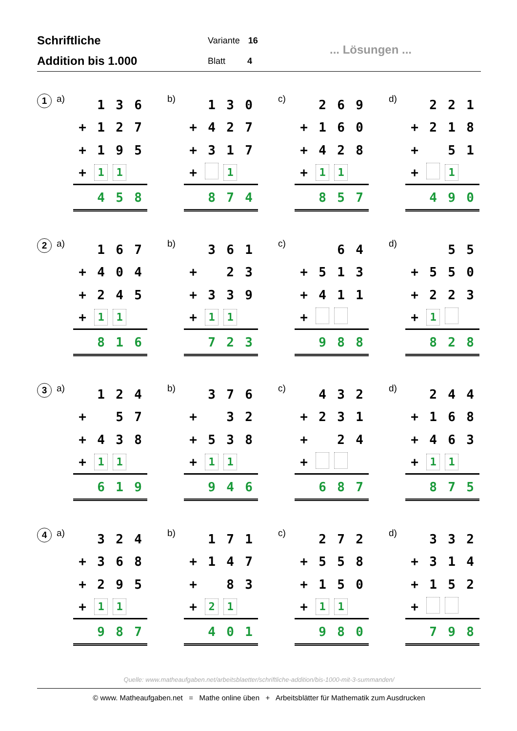Schriftliche
Addition bis 1.000
Variante 16
Blatt 4
... Lösungen ...
1 a)
| | 1 | 3 | 6 |
| + | 1 | 2 | 7 |
| + | 1 | 9 | 5 |
| + | 1 | 1 | |
| | 4 | 5 | 8 |
b)
| | 1 | 3 | 0 |
| + | 4 | 2 | 7 |
| + | 3 | 1 | 7 |
| + | | 1 | |
| | 8 | 7 | 4 |
c)
| | 2 | 6 | 9 |
| + | 1 | 6 | 0 |
| + | 4 | 2 | 8 |
| + | 1 | 1 | |
| | 8 | 5 | 7 |
d)
| | 2 | 2 | 1 |
| + | 2 | 1 | 8 |
| + | | 5 | 1 |
| + | | 1 | |
| | 4 | 9 | 0 |
2 a)
| | 1 | 6 | 7 |
| + | 4 | 0 | 4 |
| + | 2 | 4 | 5 |
| + | 1 | 1 | |
| | 8 | 1 | 6 |
b)
| | 3 | 6 | 1 |
| + | | 2 | 3 |
| + | 3 | 3 | 9 |
| + | 1 | 1 | |
| | 7 | 2 | 3 |
c)
| | | 6 | 4 |
| + | 5 | 1 | 3 |
| + | 4 | 1 | 1 |
| + | | | |
| | 9 | 8 | 8 |
d)
| | | 5 | 5 |
| + | 5 | 5 | 0 |
| + | 2 | 2 | 3 |
| + | 1 | | |
| | 8 | 2 | 8 |
3 a)
| | 1 | 2 | 4 |
| + | | 5 | 7 |
| + | 4 | 3 | 8 |
| + | 1 | 1 | |
| | 6 | 1 | 9 |
b)
| | 3 | 7 | 6 |
| + | | 3 | 2 |
| + | 5 | 3 | 8 |
| + | 1 | 1 | |
| | 9 | 4 | 6 |
c)
| | 4 | 3 | 2 |
| + | 2 | 3 | 1 |
| + | | 2 | 4 |
| + | | | |
| | 6 | 8 | 7 |
d)
| | 2 | 4 | 4 |
| + | 1 | 6 | 8 |
| + | 4 | 6 | 3 |
| + | 1 | 1 | |
| | 8 | 7 | 5 |
4 a)
| | 3 | 2 | 4 |
| + | 3 | 6 | 8 |
| + | 2 | 9 | 5 |
| + | 1 | 1 | |
| | 9 | 8 | 7 |
b)
| | 1 | 7 | 1 |
| + | 1 | 4 | 7 |
| + | | 8 | 3 |
| + | 2 | 1 | |
| | 4 | 0 | 1 |
c)
| | 2 | 7 | 2 |
| + | 5 | 5 | 8 |
| + | 1 | 5 | 0 |
| + | 1 | 1 | |
| | 9 | 8 | 0 |
d)
| | 3 | 3 | 2 |
| + | 3 | 1 | 4 |
| + | 1 | 5 | 2 |
| + | | | |
| | 7 | 9 | 8 |
Quelle: www.matheaufgaben.net/arbeitsblaetter/schriftliche-addition/bis-1000-mit-3-summanden/
© www. Matheaufgaben.net = Mathe online üben + Arbeitsblätter für Mathematik zum Ausdrucken